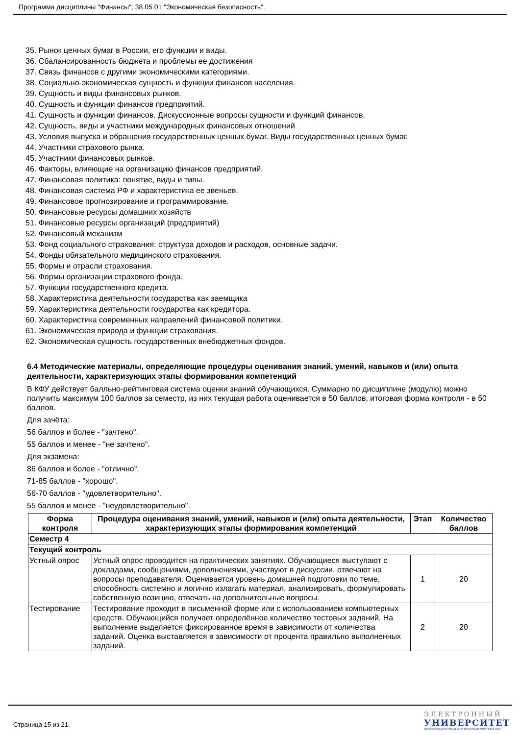Программа дисциплины "Финансы"; 38.05.01 "Экономическая безопасность".
35. Рынок ценных бумаг в России, его функции и виды.
36. Сбалансированность бюджета и проблемы ее достижения
37. Связь финансов с другими экономическими категориями.
38. Социально-экономическая сущность и функции финансов населения.
39. Сущность и виды финансовых рынков.
40. Сущность и функции финансов предприятий.
41. Сущность и функции финансов. Дискуссионные вопросы сущности и функций финансов.
42. Сущность, виды и участники международных финансовых отношений
43. Условия выпуска и обращения государственных ценных бумаг. Виды государственных ценных бумаг.
44. Участники страхового рынка.
45. Участники финансовых рынков.
46. Факторы, влияющие на организацию финансов предприятий.
47. Финансовая политика: понятие, виды и типы.
48. Финансовая система РФ и характеристика ее звеньев.
49. Финансовое прогнозирование и программирование.
50. Финансовые ресурсы домашних хозяйств
51. Финансовые ресурсы организаций (предприятий)
52. Финансовый механизм
53. Фонд социального страхования: структура доходов и расходов, основные задачи.
54. Фонды обязательного медицинского страхования.
55. Формы и отрасли страхования.
56. Формы организации страхового фонда.
57. Функции государственного кредита.
58. Характеристика деятельности государства как заемщика
59. Характеристика деятельности государства как кредитора.
60. Характеристика современных направлений финансовой политики.
61. Экономическая природа и функции страхования.
62. Экономическая сущность государственных внебюджетных фондов.
6.4 Методические материалы, определяющие процедуры оценивания знаний, умений, навыков и (или) опыта деятельности, характеризующих этапы формирования компетенций
В КФУ действует балльно-рейтинговая система оценки знаний обучающихся. Суммарно по дисциплине (модулю) можно получить максимум 100 баллов за семестр, из них текущая работа оценивается в 50 баллов, итоговая форма контроля - в 50 баллов.
Для зачёта:
56 баллов и более - "зачтено".
55 баллов и менее - "не зачтено".
Для экзамена:
86 баллов и более - "отлично".
71-85 баллов - "хорошо".
56-70 баллов - "удовлетворительно".
55 баллов и менее - "неудовлетворительно".
| Форма контроля | Процедура оценивания знаний, умений, навыков и (или) опыта деятельности, характеризующих этапы формирования компетенций | Этап | Количество баллов |
| --- | --- | --- | --- |
| Семестр 4 | | | |
| Текущий контроль | | | |
| Устный опрос | Устный опрос проводится на практических занятиях. Обучающиеся выступают с докладами, сообщениями, дополнениями, участвуют в дискуссии, отвечают на вопросы преподавателя. Оценивается уровень домашней подготовки по теме, способность системно и логично излагать материал, анализировать, формулировать собственную позицию, отвечать на дополнительные вопросы. | 1 | 20 |
| Тестирование | Тестирование проходит в письменной форме или с использованием компьютерных средств. Обучающийся получает определённое количество тестовых заданий. На выполнение выделяется фиксированное время в зависимости от количества заданий. Оценка выставляется в зависимости от процента правильно выполненных заданий. | 2 | 20 |
Страница 15 из 21.
ЭЛЕКТРОННЫЙ
УНИВЕРСИТЕТ
ИНФОРМАЦИОННО-АНАЛИТИЧЕСКАЯ СИСТЕМА КФУ